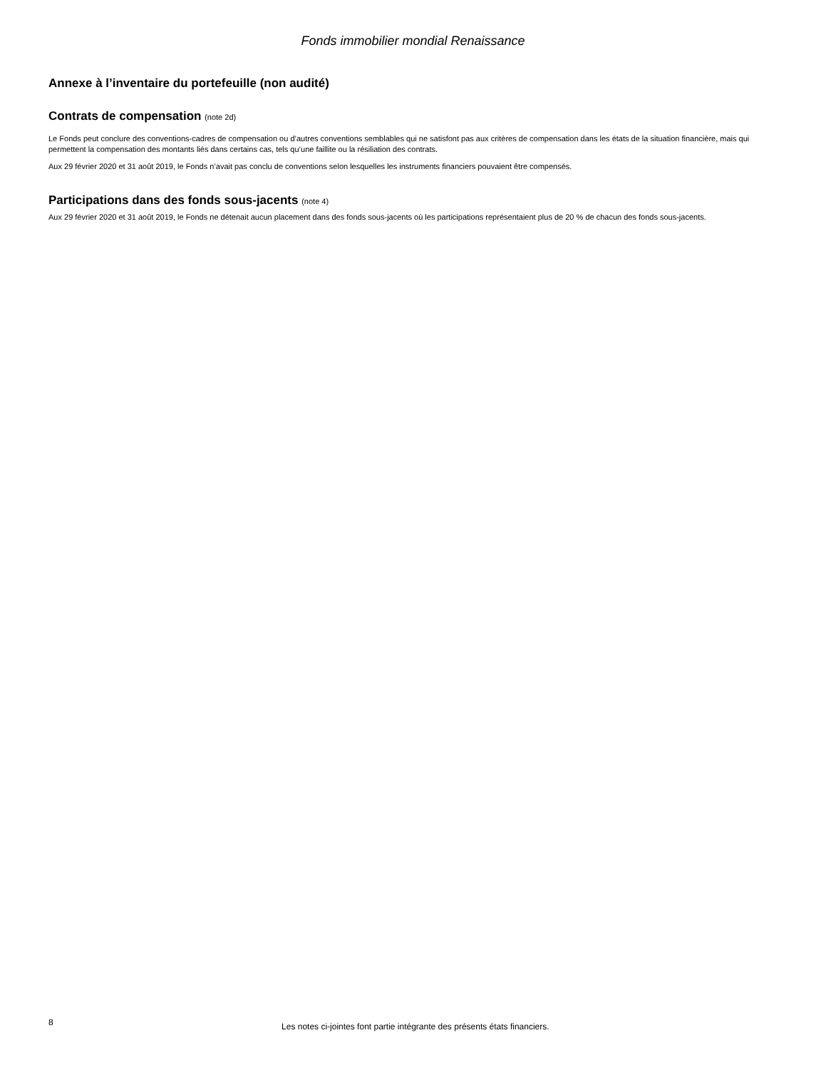Fonds immobilier mondial Renaissance
Annexe à l’inventaire du portefeuille (non audité)
Contrats de compensation (note 2d)
Le Fonds peut conclure des conventions-cadres de compensation ou d’autres conventions semblables qui ne satisfont pas aux critères de compensation dans les états de la situation financière, mais qui permettent la compensation des montants liés dans certains cas, tels qu’une faillite ou la résiliation des contrats.
Aux 29 février 2020 et 31 août 2019, le Fonds n’avait pas conclu de conventions selon lesquelles les instruments financiers pouvaient être compensés.
Participations dans des fonds sous-jacents (note 4)
Aux 29 février 2020 et 31 août 2019, le Fonds ne détenait aucun placement dans des fonds sous-jacents où les participations représentaient plus de 20 % de chacun des fonds sous-jacents.
8 Les notes ci-jointes font partie intégrante des présents états financiers.